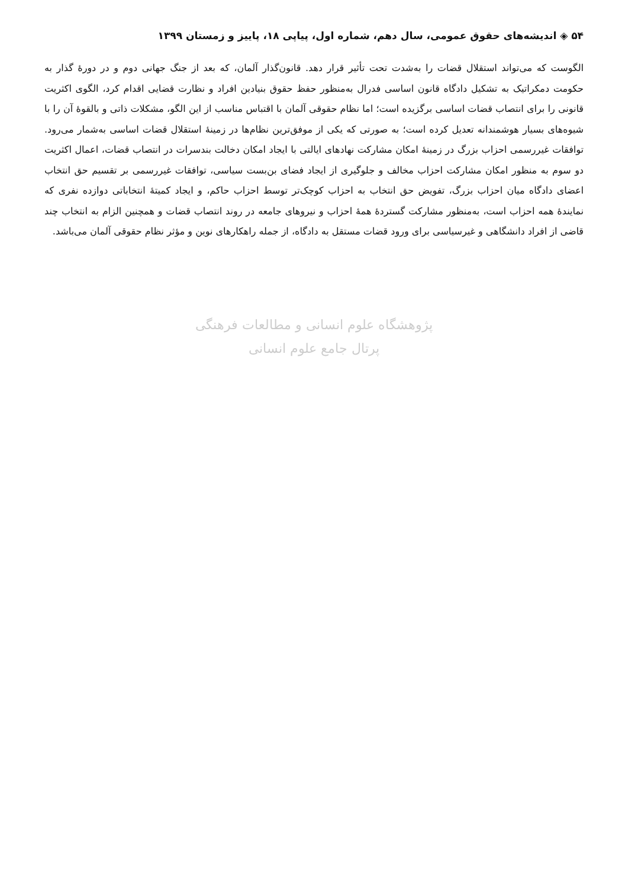۵۴ ◈ اندیشه‌های حقوق عمومی، سال دهم، شماره اول، پیاپی ۱۸، پاییز و زمستان ۱۳۹۹
الگوست که می‌تواند استقلال قضات را به‌شدت تحت تأثیر قرار دهد. قانون‌گذار آلمان، که بعد از جنگ جهانی دوم و در دورهٔ گذار به حکومت دمکراتیک به تشکیل دادگاه قانون اساسی فدرال به‌منظور حفظ حقوق بنیادین افراد و نظارت قضایی اقدام کرد، الگوی اکثریت قانونی را برای انتصاب قضات اساسی برگزیده است؛ اما نظام حقوقی آلمان با اقتباس مناسب از این الگو، مشکلات ذاتی و بالقوهٔ آن را با شیوه‌های بسیار هوشمندانه تعدیل کرده است؛ به صورتی که یکی از موفق‌ترین نظام‌ها در زمینهٔ استقلال قضات اساسی به‌شمار می‌رود. توافقات غیررسمی احزاب بزرگ در زمینهٔ امکان مشارکت نهادهای ایالتی با ایجاد امکان دخالت بندسرات در انتصاب قضات، اعمال اکثریت دو سوم به منظور امکان مشارکت احزاب مخالف و جلوگیری از ایجاد فضای بن‌بست سیاسی، توافقات غیررسمی بر تقسیم حق انتخاب اعضای دادگاه میان احزاب بزرگ، تفویض حق انتخاب به احزاب کوچک‌تر توسط احزاب حاکم، و ایجاد کمیتهٔ انتخاباتی دوازده نفری که نمایندهٔ همه احزاب است، به‌منظور مشارکت گستردهٔ همهٔ احزاب و نیروهای جامعه در روند انتصاب قضات و همچنین الزام به انتخاب چند قاضی از افراد دانشگاهی و غیرسیاسی برای ورود قضات مستقل به دادگاه، از جمله راهکارهای نوین و مؤثر نظام حقوقی آلمان می‌باشد.
پژوهشگاه علوم انسانی و مطالعات فرهنگی
پرتال جامع علوم انسانی